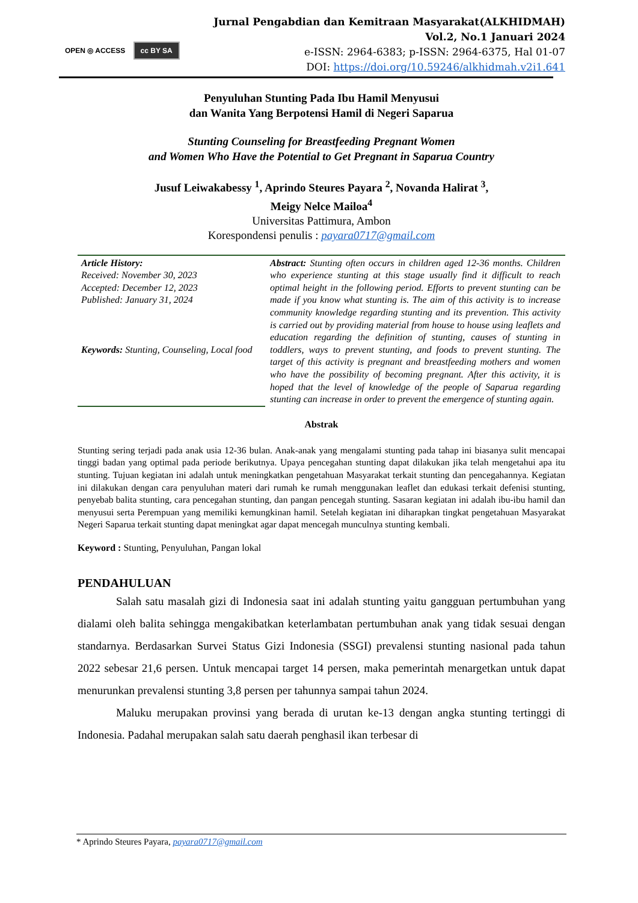OPEN ◎ ACCESS cc BY SA
Jurnal Pengabdian dan Kemitraan Masyarakat(ALKHIDMAH)
Vol.2, No.1 Januari 2024
e-ISSN: 2964-6383; p-ISSN: 2964-6375, Hal 01-07
DOI: https://doi.org/10.59246/alkhidmah.v2i1.641
Penyuluhan Stunting Pada Ibu Hamil Menyusui
dan Wanita Yang Berpotensi Hamil di Negeri Saparua
Stunting Counseling for Breastfeeding Pregnant Women
and Women Who Have the Potential to Get Pregnant in Saparua Country
Jusuf Leiwakabessy <sup>1</sup>, Aprindo Steures Payara <sup>2</sup>, Novanda Halirat <sup>3</sup>,
Meigy Nelce Mailoa<sup>4</sup>
Universitas Pattimura, Ambon
Korespondensi penulis : payara0717@gmail.com
Article History:
Received: November 30, 2023
Accepted: December 12, 2023
Published: January 31, 2024
Keywords: Stunting, Counseling, Local food
Abstract: Stunting often occurs in children aged 12-36 months. Children who experience stunting at this stage usually find it difficult to reach optimal height in the following period. Efforts to prevent stunting can be made if you know what stunting is. The aim of this activity is to increase community knowledge regarding stunting and its prevention. This activity is carried out by providing material from house to house using leaflets and education regarding the definition of stunting, causes of stunting in toddlers, ways to prevent stunting, and foods to prevent stunting. The target of this activity is pregnant and breastfeeding mothers and women who have the possibility of becoming pregnant. After this activity, it is hoped that the level of knowledge of the people of Saparua regarding stunting can increase in order to prevent the emergence of stunting again.
Abstrak
Stunting sering terjadi pada anak usia 12-36 bulan. Anak-anak yang mengalami stunting pada tahap ini biasanya sulit mencapai tinggi badan yang optimal pada periode berikutnya. Upaya pencegahan stunting dapat dilakukan jika telah mengetahui apa itu stunting. Tujuan kegiatan ini adalah untuk meningkatkan pengetahuan Masyarakat terkait stunting dan pencegahannya. Kegiatan ini dilakukan dengan cara penyuluhan materi dari rumah ke rumah menggunakan leaflet dan edukasi terkait defenisi stunting, penyebab balita stunting, cara pencegahan stunting, dan pangan pencegah stunting. Sasaran kegiatan ini adalah ibu-ibu hamil dan menyusui serta Perempuan yang memiliki kemungkinan hamil. Setelah kegiatan ini diharapkan tingkat pengetahuan Masyarakat Negeri Saparua terkait stunting dapat meningkat agar dapat mencegah munculnya stunting kembali.
Keyword : Stunting, Penyuluhan, Pangan lokal
PENDAHULUAN
Salah satu masalah gizi di Indonesia saat ini adalah stunting yaitu gangguan pertumbuhan yang dialami oleh balita sehingga mengakibatkan keterlambatan pertumbuhan anak yang tidak sesuai dengan standarnya. Berdasarkan Survei Status Gizi Indonesia (SSGI) prevalensi stunting nasional pada tahun 2022 sebesar 21,6 persen. Untuk mencapai target 14 persen, maka pemerintah menargetkan untuk dapat menurunkan prevalensi stunting 3,8 persen per tahunnya sampai tahun 2024.
Maluku merupakan provinsi yang berada di urutan ke-13 dengan angka stunting tertinggi di Indonesia. Padahal merupakan salah satu daerah penghasil ikan terbesar di
* Aprindo Steures Payara, payara0717@gmail.com